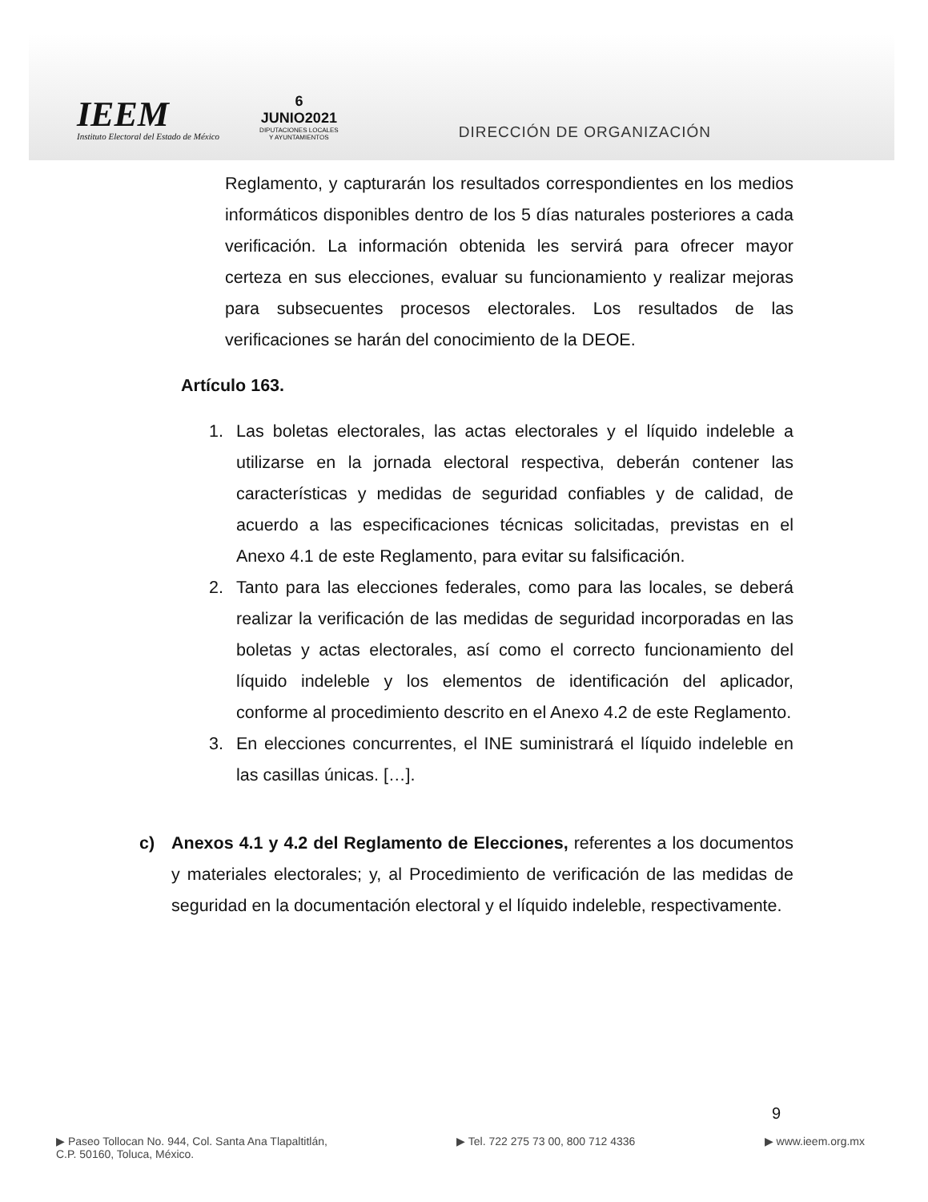IEEM
Instituto Electoral del Estado de México
6
JUNIO2021
DIPUTACIONES LOCALES
Y AYUNTAMIENTOS
DIRECCIÓN DE ORGANIZACIÓN
Reglamento, y capturarán los resultados correspondientes en los medios informáticos disponibles dentro de los 5 días naturales posteriores a cada verificación. La información obtenida les servirá para ofrecer mayor certeza en sus elecciones, evaluar su funcionamiento y realizar mejoras para subsecuentes procesos electorales. Los resultados de las verificaciones se harán del conocimiento de la DEOE.
Artículo 163.
1. Las boletas electorales, las actas electorales y el líquido indeleble a utilizarse en la jornada electoral respectiva, deberán contener las características y medidas de seguridad confiables y de calidad, de acuerdo a las especificaciones técnicas solicitadas, previstas en el Anexo 4.1 de este Reglamento, para evitar su falsificación.
2. Tanto para las elecciones federales, como para las locales, se deberá realizar la verificación de las medidas de seguridad incorporadas en las boletas y actas electorales, así como el correcto funcionamiento del líquido indeleble y los elementos de identificación del aplicador, conforme al procedimiento descrito en el Anexo 4.2 de este Reglamento.
3. En elecciones concurrentes, el INE suministrará el líquido indeleble en las casillas únicas. […].
c) Anexos 4.1 y 4.2 del Reglamento de Elecciones, referentes a los documentos y materiales electorales; y, al Procedimiento de verificación de las medidas de seguridad en la documentación electoral y el líquido indeleble, respectivamente.
9
▶ Paseo Tollocan No. 944, Col. Santa Ana Tlapaltitlán,
C.P. 50160, Toluca, México.
▶ Tel. 722 275 73 00, 800 712 4336
▶ www.ieem.org.mx